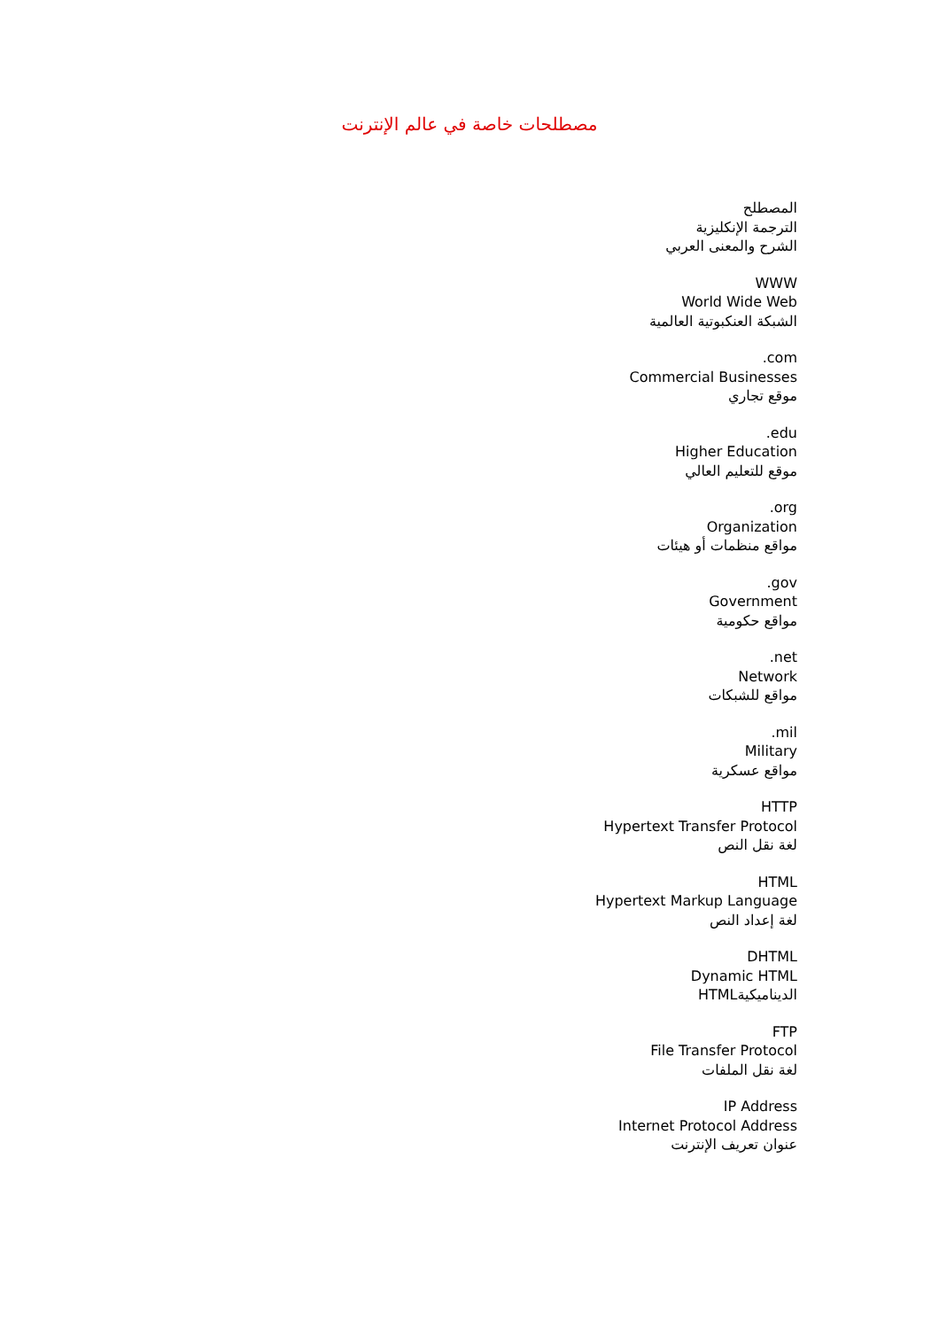مصطلحات خاصة في عالم الإنترنت
المصطلح
الترجمة الإنكليزية
الشرح والمعنى العربي
WWW
World Wide Web
الشبكة العنكبوتية العالمية
.com
Commercial Businesses
موقع تجاري
.edu
Higher Education
موقع للتعليم العالي
.org
Organization
مواقع منظمات أو هيئات
.gov
Government
مواقع حكومية
.net
Network
مواقع للشبكات
.mil
Military
مواقع عسكرية
HTTP
Hypertext Transfer Protocol
لغة نقل النص
HTML
Hypertext Markup Language
لغة إعداد النص
DHTML
Dynamic HTML
الديناميكيةHTML
FTP
File Transfer Protocol
لغة نقل الملفات
IP Address
Internet Protocol Address
عنوان تعريف الإنترنت